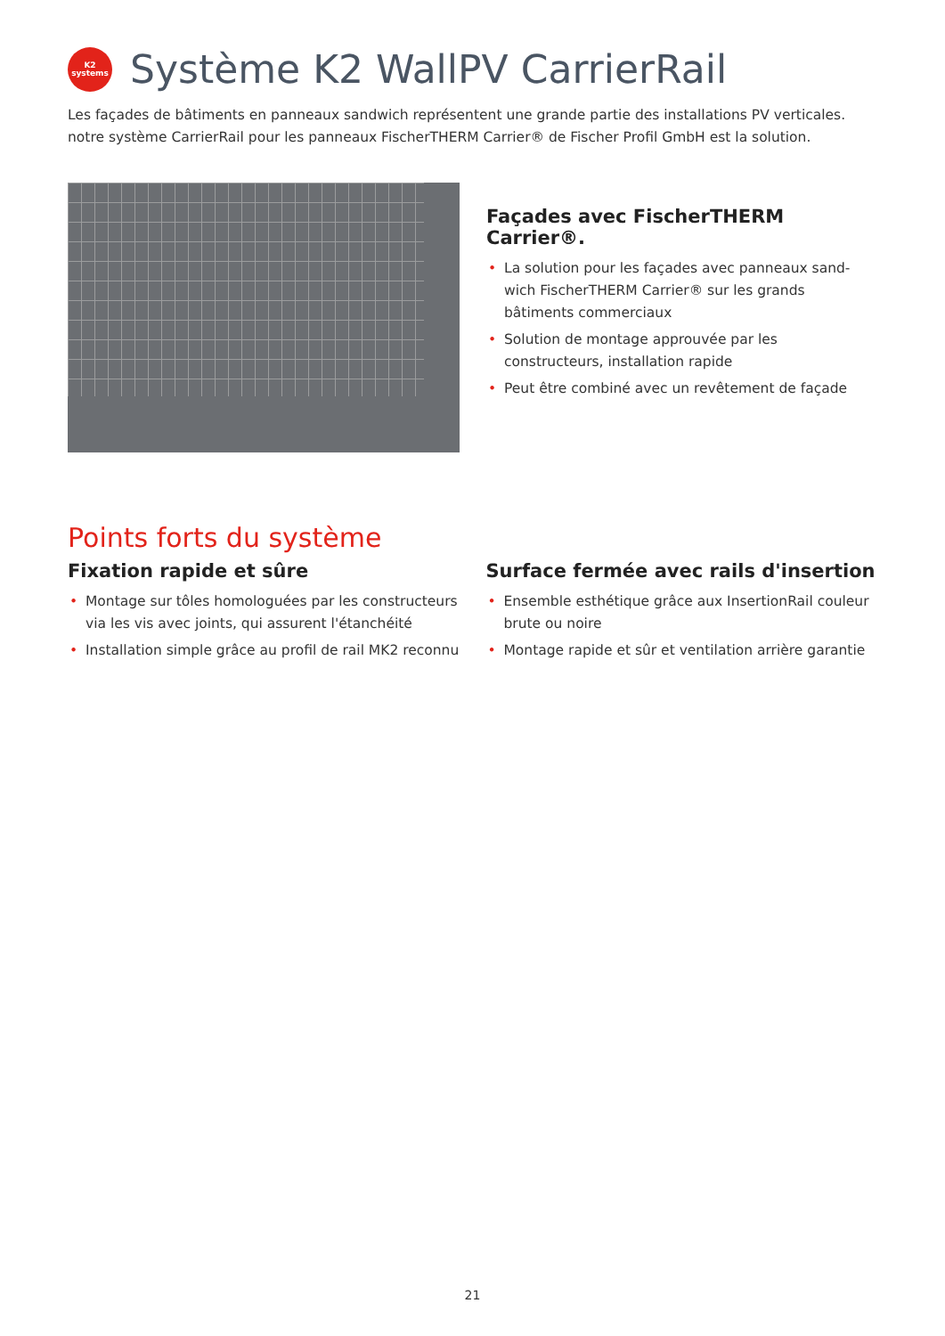K2
systems
Système K2 WallPV CarrierRail
Les façades de bâtiments en panneaux sandwich représentent une grande partie des installations PV verticales. notre système CarrierRail pour les panneaux FischerTHERM Carrier® de Fischer Profil GmbH est la solution.
Façades avec FischerTHERM Carrier®.
• La solution pour les façades avec panneaux sand-wich FischerTHERM Carrier® sur les grands bâtiments commerciaux
• Solution de montage approuvée par les constructeurs, installation rapide
• Peut être combiné avec un revêtement de façade
Points forts du système
Fixation rapide et sûre
• Montage sur tôles homologuées par les constructeurs via les vis avec joints, qui assurent l'étanchéité
• Installation simple grâce au profil de rail MK2 reconnu
Surface fermée avec rails d'insertion
• Ensemble esthétique grâce aux InsertionRail couleur brute ou noire
• Montage rapide et sûr et ventilation arrière garantie
21